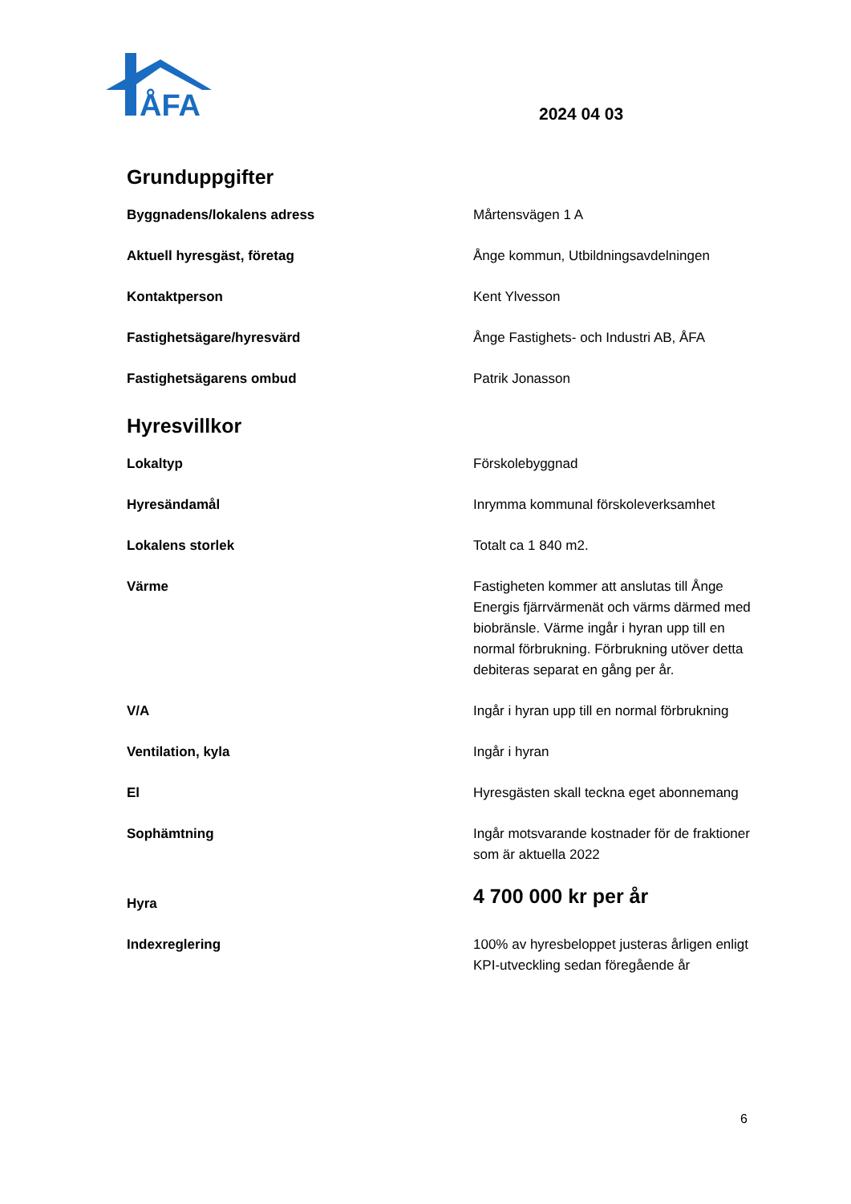ÅFA
2024 04 03
Grunduppgifter
| Byggnadens/lokalens adress | Mårtensvägen 1 A |
| Aktuell hyresgäst, företag | Ånge kommun, Utbildningsavdelningen |
| Kontaktperson | Kent Ylvesson |
| Fastighetsägare/hyresvärd | Ånge Fastighets- och Industri AB, ÅFA |
| Fastighetsägarens ombud | Patrik Jonasson |
Hyresvillkor
| Lokaltyp | Förskolebyggnad |
| Hyresändamål | Inrymma kommunal förskoleverksamhet |
| Lokalens storlek | Totalt ca 1 840 m2. |
| Värme | Fastigheten kommer att anslutas till Ånge Energis fjärrvärmenät och värms därmed med biobränsle. Värme ingår i hyran upp till en normal förbrukning. Förbrukning utöver detta debiteras separat en gång per år. |
| V/A | Ingår i hyran upp till en normal förbrukning |
| Ventilation, kyla | Ingår i hyran |
| El | Hyresgästen skall teckna eget abonnemang |
| Sophämtning | Ingår motsvarande kostnader för de fraktioner som är aktuella 2022 |
| Hyra | 4 700 000 kr per år |
| Indexreglering | 100% av hyresbeloppet justeras årligen enligt KPI-utveckling sedan föregående år |
6